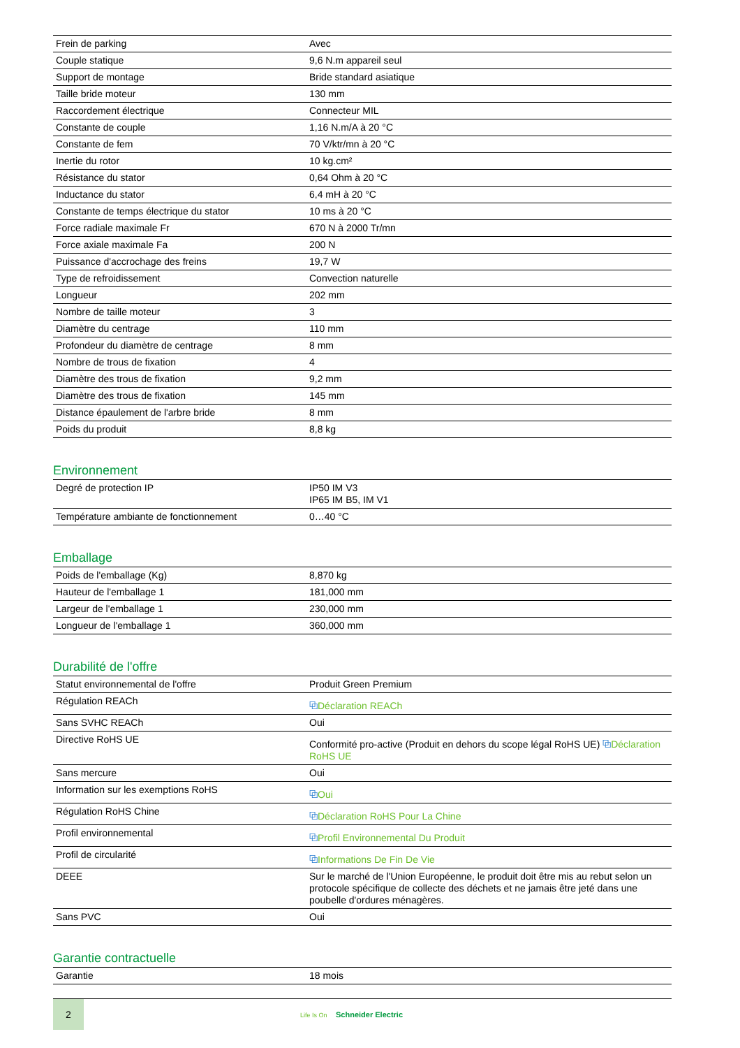| Frein de parking | Avec |
| Couple statique | 9,6 N.m appareil seul |
| Support de montage | Bride standard asiatique |
| Taille bride moteur | 130 mm |
| Raccordement électrique | Connecteur MIL |
| Constante de couple | 1,16 N.m/A à 20 °C |
| Constante de fem | 70 V/ktr/mn à 20 °C |
| Inertie du rotor | 10 kg.cm² |
| Résistance du stator | 0,64 Ohm à 20 °C |
| Inductance du stator | 6,4 mH à 20 °C |
| Constante de temps électrique du stator | 10 ms à 20 °C |
| Force radiale maximale Fr | 670 N à 2000 Tr/mn |
| Force axiale maximale Fa | 200 N |
| Puissance d'accrochage des freins | 19,7 W |
| Type de refroidissement | Convection naturelle |
| Longueur | 202 mm |
| Nombre de taille moteur | 3 |
| Diamètre du centrage | 110 mm |
| Profondeur du diamètre de centrage | 8 mm |
| Nombre de trous de fixation | 4 |
| Diamètre des trous de fixation | 9,2 mm |
| Diamètre des trous de fixation | 145 mm |
| Distance épaulement de l'arbre bride | 8 mm |
| Poids du produit | 8,8 kg |
Environnement
| Degré de protection IP | IP50 IM V3 IP65 IM B5, IM V1 |
| Température ambiante de fonctionnement | 0…40 °C |
Emballage
| Poids de l'emballage (Kg) | 8,870 kg |
| Hauteur de l'emballage 1 | 181,000 mm |
| Largeur de l'emballage 1 | 230,000 mm |
| Longueur de l'emballage 1 | 360,000 mm |
Durabilité de l'offre
| Statut environnemental de l'offre | Produit Green Premium |
| Régulation REACh | ⧉ Déclaration REACh |
| Sans SVHC REACh | Oui |
| Directive RoHS UE | Conformité pro-active (Produit en dehors du scope légal RoHS UE) ⧉ Déclaration RoHS UE |
| Sans mercure | Oui |
| Information sur les exemptions RoHS | ⧉ Oui |
| Régulation RoHS Chine | ⧉ Déclaration RoHS Pour La Chine |
| Profil environnemental | ⧉ Profil Environnemental Du Produit |
| Profil de circularité | ⧉ Informations De Fin De Vie |
| DEEE | Sur le marché de l'Union Européenne, le produit doit être mis au rebut selon un protocole spécifique de collecte des déchets et ne jamais être jeté dans une poubelle d'ordures ménagères. |
| Sans PVC | Oui |
Garantie contractuelle
| Garantie | 18 mois |
2
Life Is On Schneider Electric